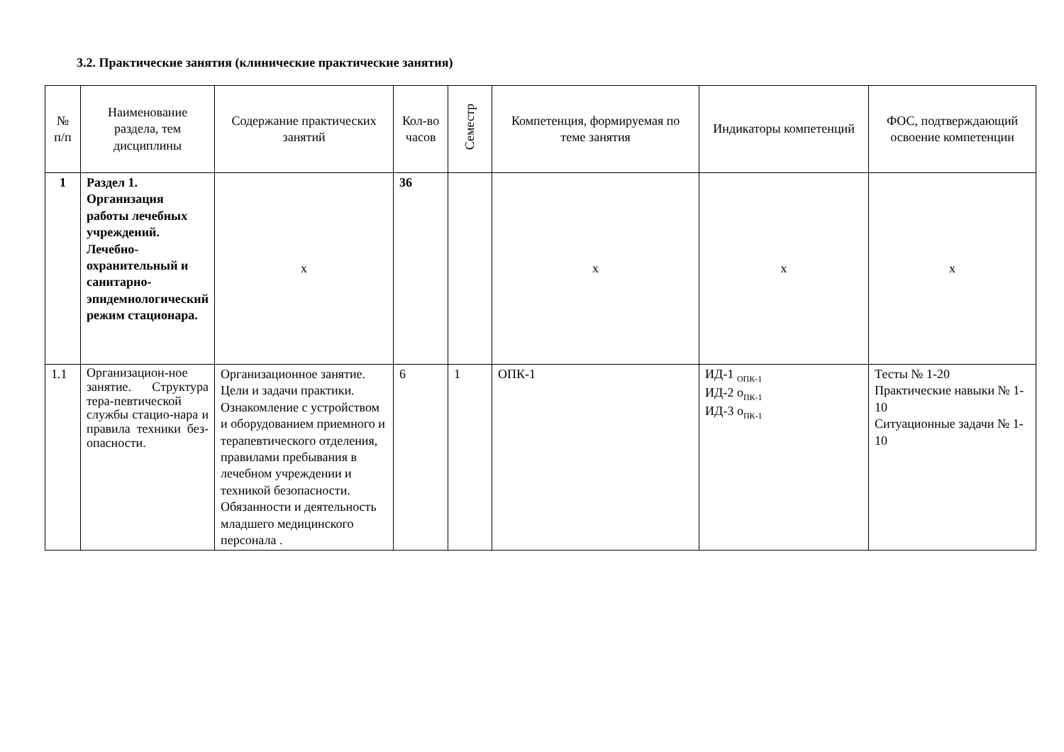3.2. Практические занятия (клинические практические занятия)
| № п/п | Наименование раздела, тем дисциплины | Содержание практических занятий | Кол-во часов | Семестр | Компетенция, формируемая по теме занятия | Индикаторы компетенций | ФОС, подтверждающий освоение компетенции |
| --- | --- | --- | --- | --- | --- | --- | --- |
| 1 | Раздел 1. Организация работы лечебных учреждений. Лечебно-охранительный и санитарно-эпидемиологический режим стационара. | х | 36 | | х | х | х |
| 1.1 | Организацион-ное занятие. Структура тера-певтической службы стацио-нара и правила техники без-опасности. | Организационное занятие. Цели и задачи практики. Ознакомление с устройством и оборудованием приемного и терапевтического отделения, правилами пребывания в лечебном учреждении и техникой безопасности. Обязанности и деятельность младшего медицинского персонала . | 6 | 1 | ОПК-1 | ИД-1 <sub>ОПК-1</sub> ИД-2 о<sub>ПК-1</sub> ИД-3 о<sub>ПК-1</sub> | Тесты № 1-20 Практические навыки № 1-10 Ситуационные задачи № 1-10 |